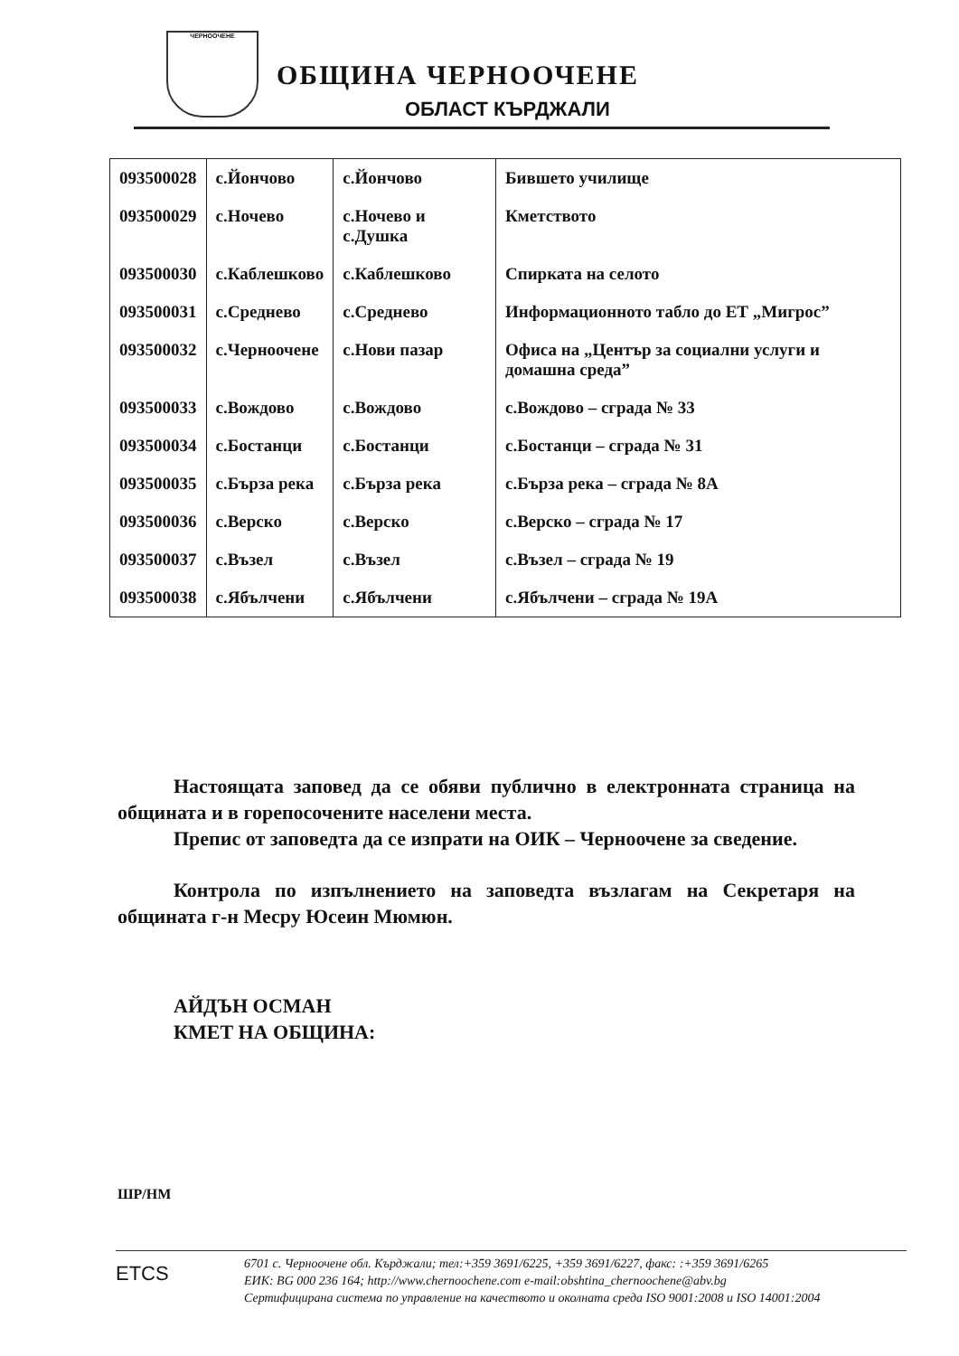ЧЕРНООЧЕНЕ
ОБЩИНА ЧЕРНООЧЕНЕ
ОБЛАСТ КЪРДЖАЛИ
| 093500028 | с.Йончово | с.Йончово | Бившето училище |
| 093500029 | с.Ночево | с.Ночево и с.Душка | Кметството |
| 093500030 | с.Каблешково | с.Каблешково | Спирката на селото |
| 093500031 | с.Среднево | с.Среднево | Информационното табло до ЕТ „Мигрос” |
| 093500032 | с.Черноочене | с.Нови пазар | Офиса на „Център за социални услуги и домашна среда” |
| 093500033 | с.Вождово | с.Вождово | с.Вождово – сграда № 33 |
| 093500034 | с.Бостанци | с.Бостанци | с.Бостанци – сграда № 31 |
| 093500035 | с.Бърза река | с.Бърза река | с.Бърза река – сграда № 8А |
| 093500036 | с.Верско | с.Верско | с.Верско – сграда № 17 |
| 093500037 | с.Възел | с.Възел | с.Възел – сграда № 19 |
| 093500038 | с.Ябълчени | с.Ябълчени | с.Ябълчени – сграда № 19А |
Настоящата заповед да се обяви публично в електронната страница на общината и в горепосочените населени места.
Препис от заповедта да се изпрати на ОИК – Черноочене за сведение.
Контрола по изпълнението на заповедта възлагам на Секретаря на общината г-н Месру Юсеин Мюмюн.
АЙДЪН ОСМАН
КМЕТ НА ОБЩИНА:
ШР/НМ
ETCS
6701 с. Черноочене обл. Кърджали; тел:+359 3691/6225, +359 3691/6227, факс: :+359 3691/6265
ЕИК: BG 000 236 164; http://www.chernoochene.com e-mail:obshtina_chernoochene@abv.bg
Сертифицирана система по управление на качеството и околната среда ISO 9001:2008 и ISO 14001:2004